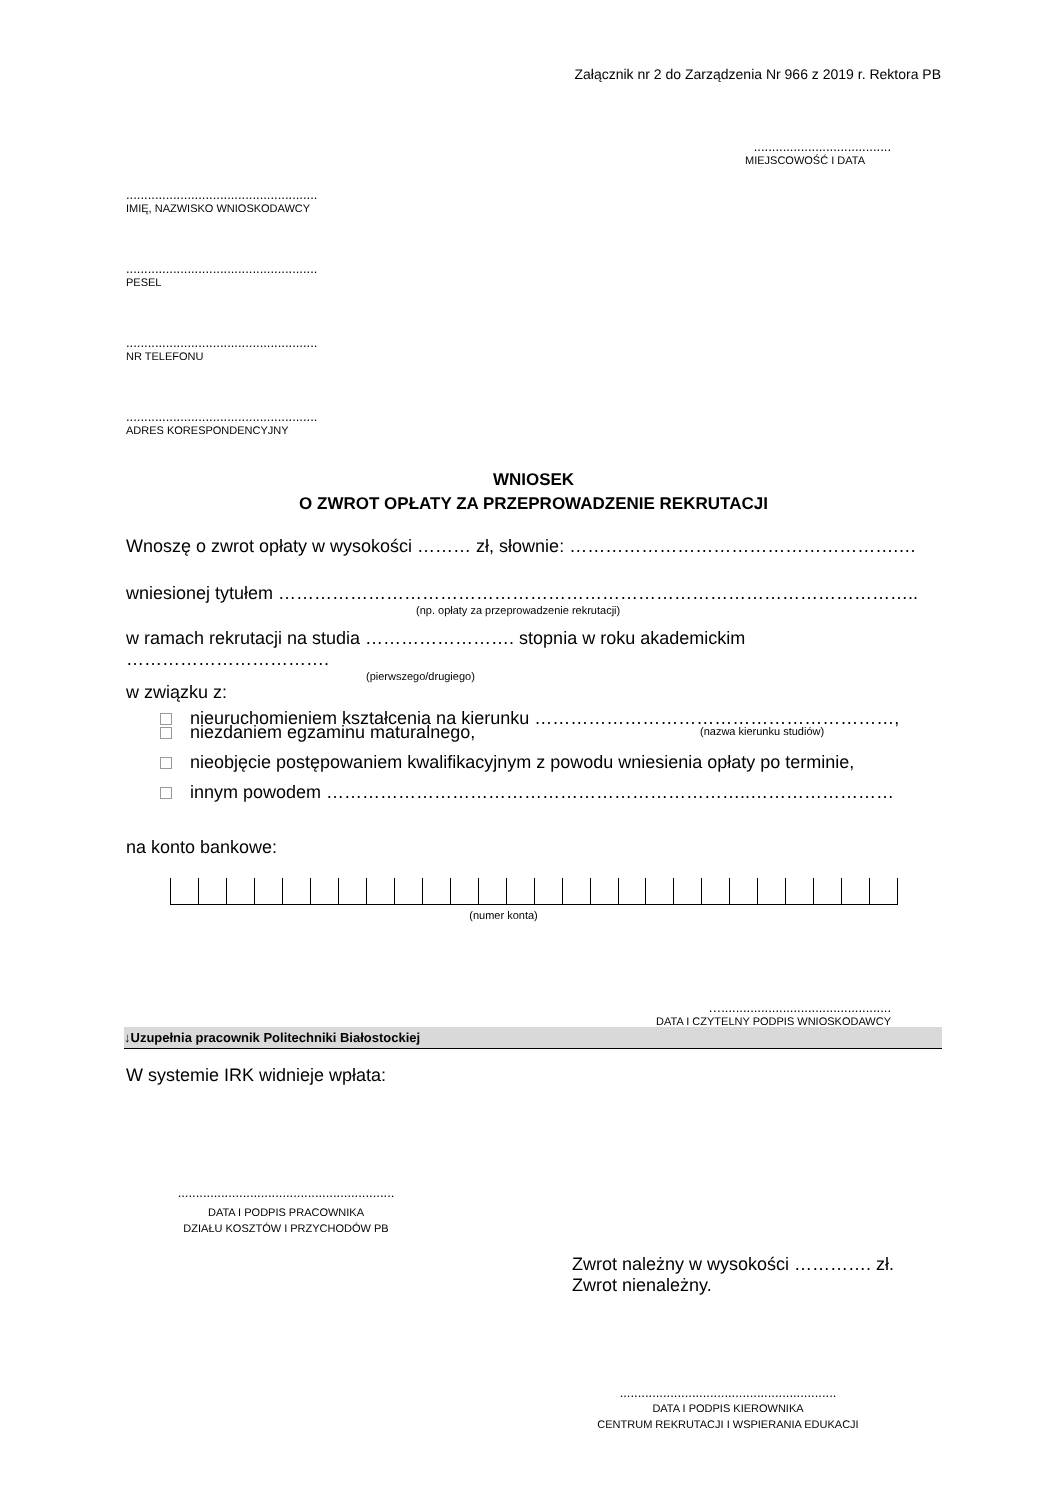Załącznik nr 2 do Zarządzenia Nr 966 z 2019 r. Rektora PB
......................................
MIEJSCOWOŚĆ I DATA
.....................................................
IMIĘ, NAZWISKO WNIOSKODAWCY
.....................................................
PESEL
.....................................................
NR TELEFONU
.....................................................
ADRES KORESPONDENCYJNY
WNIOSEK
O ZWROT OPŁATY ZA PRZEPROWADZENIE REKRUTACJI
Wnoszę o zwrot opłaty w wysokości ……… zł, słownie: ……………………………………………….…
wniesionej tytułem ……………………………………………………………………………………………..
(np. opłaty za przeprowadzenie rekrutacji)
w ramach rekrutacji na studia ……………………. stopnia w roku akademickim …………………………….
(pierwszego/drugiego)
w związku z:
nieuruchomieniem kształcenia na kierunku ……………………………………………………,
(nazwa kierunku studiów)
niezdaniem egzaminu maturalnego,
nieobjęcie postępowaniem kwalifikacyjnym z powodu wniesienia opłaty po terminie,
innym powodem ……………………………………………………………..……………………
na konto bankowe:
(numer konta)
…...............................................
DATA I CZYTELNY PODPIS WNIOSKODAWCY
↓Uzupełnia pracownik Politechniki Białostockiej
W systemie IRK widnieje wpłata:
............................................................
DATA I PODPIS PRACOWNIKA
DZIAŁU KOSZTÓW I PRZYCHODÓW PB
Zwrot należny w wysokości …………. zł.
Zwrot nienależny.
............................................................
DATA I PODPIS KIEROWNIKA
CENTRUM REKRUTACJI I WSPIERANIA EDUKACJI